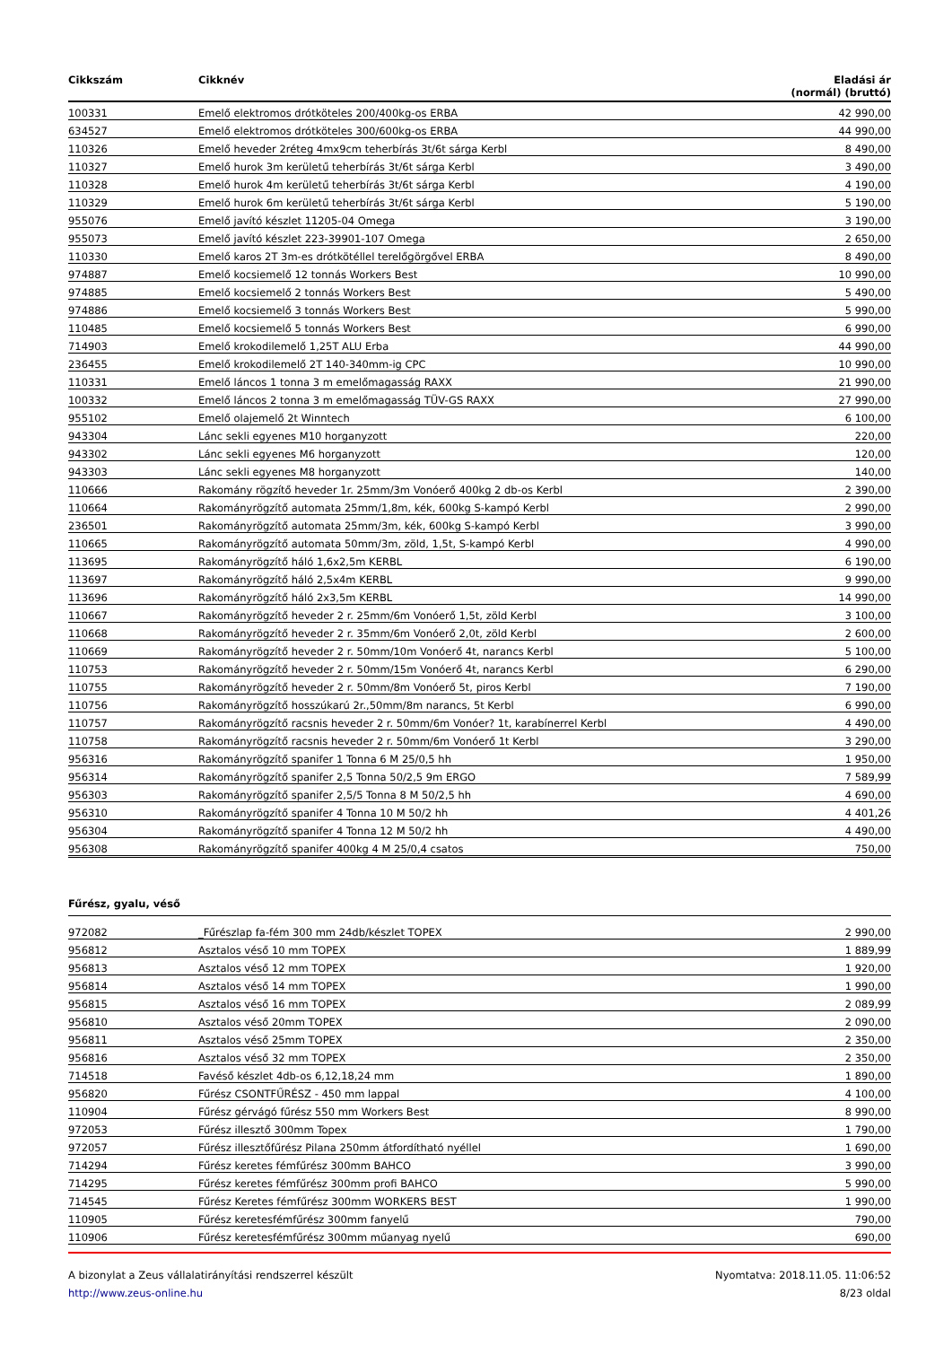| Cikkszám | Cikknév | Eladási ár (normál) (bruttó) |
| --- | --- | --- |
| 100331 | Emelő elektromos drótköteles 200/400kg-os ERBA | 42 990,00 |
| 634527 | Emelő elektromos drótköteles 300/600kg-os ERBA | 44 990,00 |
| 110326 | Emelő heveder 2réteg 4mx9cm teherbírás 3t/6t sárga Kerbl | 8 490,00 |
| 110327 | Emelő hurok 3m kerületű teherbírás 3t/6t sárga Kerbl | 3 490,00 |
| 110328 | Emelő hurok 4m kerületű teherbírás 3t/6t sárga Kerbl | 4 190,00 |
| 110329 | Emelő hurok 6m kerületű teherbírás 3t/6t sárga Kerbl | 5 190,00 |
| 955076 | Emelő javító készlet 11205-04 Omega | 3 190,00 |
| 955073 | Emelő javító készlet 223-39901-107 Omega | 2 650,00 |
| 110330 | Emelő karos 2T 3m-es drótkötéllel terelőgörgővel ERBA | 8 490,00 |
| 974887 | Emelő kocsiemelő 12 tonnás Workers Best | 10 990,00 |
| 974885 | Emelő kocsiemelő 2 tonnás Workers Best | 5 490,00 |
| 974886 | Emelő kocsiemelő 3 tonnás Workers Best | 5 990,00 |
| 110485 | Emelő kocsiemelő 5 tonnás Workers Best | 6 990,00 |
| 714903 | Emelő krokodilemelő 1,25T ALU Erba | 44 990,00 |
| 236455 | Emelő krokodilemelő 2T 140-340mm-ig CPC | 10 990,00 |
| 110331 | Emelő láncos 1 tonna 3 m emelőmagasság RAXX | 21 990,00 |
| 100332 | Emelő láncos 2 tonna 3 m emelőmagasság TÜV-GS RAXX | 27 990,00 |
| 955102 | Emelő olajemelő 2t Winntech | 6 100,00 |
| 943304 | Lánc sekli egyenes M10 horganyzott | 220,00 |
| 943302 | Lánc sekli egyenes M6 horganyzott | 120,00 |
| 943303 | Lánc sekli egyenes M8 horganyzott | 140,00 |
| 110666 | Rakomány rögzítő heveder 1r. 25mm/3m Vonóerő 400kg 2 db-os Kerbl | 2 390,00 |
| 110664 | Rakományrögzítő automata 25mm/1,8m, kék, 600kg S-kampó Kerbl | 2 990,00 |
| 236501 | Rakományrögzítő automata 25mm/3m, kék, 600kg S-kampó Kerbl | 3 990,00 |
| 110665 | Rakományrögzítő automata 50mm/3m, zöld, 1,5t, S-kampó Kerbl | 4 990,00 |
| 113695 | Rakományrögzítő háló 1,6x2,5m KERBL | 6 190,00 |
| 113697 | Rakományrögzítő háló 2,5x4m KERBL | 9 990,00 |
| 113696 | Rakományrögzítő háló 2x3,5m KERBL | 14 990,00 |
| 110667 | Rakományrögzítő heveder 2 r. 25mm/6m Vonóerő 1,5t, zöld Kerbl | 3 100,00 |
| 110668 | Rakományrögzítő heveder 2 r. 35mm/6m Vonóerő 2,0t, zöld Kerbl | 2 600,00 |
| 110669 | Rakományrögzítő heveder 2 r. 50mm/10m Vonóerő 4t, narancs Kerbl | 5 100,00 |
| 110753 | Rakományrögzítő heveder 2 r. 50mm/15m Vonóerő 4t, narancs Kerbl | 6 290,00 |
| 110755 | Rakományrögzítő heveder 2 r. 50mm/8m Vonóerő 5t, piros Kerbl | 7 190,00 |
| 110756 | Rakományrögzítő hosszúkarú 2r.,50mm/8m narancs, 5t Kerbl | 6 990,00 |
| 110757 | Rakományrögzítő racsnis heveder 2 r. 50mm/6m Vonóer? 1t, karabínerrel Kerbl | 4 490,00 |
| 110758 | Rakományrögzítő racsnis heveder 2 r. 50mm/6m Vonóerő 1t Kerbl | 3 290,00 |
| 956316 | Rakományrögzítő spanifer 1 Tonna 6 M 25/0,5 hh | 1 950,00 |
| 956314 | Rakományrögzítő spanifer 2,5 Tonna 50/2,5 9m ERGO | 7 589,99 |
| 956303 | Rakományrögzítő spanifer 2,5/5 Tonna 8 M 50/2,5 hh | 4 690,00 |
| 956310 | Rakományrögzítő spanifer 4 Tonna 10 M 50/2 hh | 4 401,26 |
| 956304 | Rakományrögzítő spanifer 4 Tonna 12 M 50/2 hh | 4 490,00 |
| 956308 | Rakományrögzítő spanifer 400kg 4 M 25/0,4 csatos | 750,00 |
Fűrész, gyalu, véső
| 972082 | _Fűrészlap fa-fém 300 mm 24db/készlet TOPEX | 2 990,00 |
| 956812 | Asztalos véső 10 mm TOPEX | 1 889,99 |
| 956813 | Asztalos véső 12 mm TOPEX | 1 920,00 |
| 956814 | Asztalos véső 14 mm TOPEX | 1 990,00 |
| 956815 | Asztalos véső 16 mm TOPEX | 2 089,99 |
| 956810 | Asztalos véső 20mm TOPEX | 2 090,00 |
| 956811 | Asztalos véső 25mm TOPEX | 2 350,00 |
| 956816 | Asztalos véső 32 mm TOPEX | 2 350,00 |
| 714518 | Favéső készlet 4db-os 6,12,18,24 mm | 1 890,00 |
| 956820 | Fűrész CSONTFŰRÉSZ - 450 mm lappal | 4 100,00 |
| 110904 | Fűrész gérvágó fűrész 550 mm Workers Best | 8 990,00 |
| 972053 | Fűrész illesztő 300mm Topex | 1 790,00 |
| 972057 | Fűrész illesztőfűrész Pilana 250mm átfordítható nyéllel | 1 690,00 |
| 714294 | Fűrész keretes fémfűrész 300mm BAHCO | 3 990,00 |
| 714295 | Fűrész keretes fémfűrész 300mm profi BAHCO | 5 990,00 |
| 714545 | Fűrész Keretes fémfűrész 300mm WORKERS BEST | 1 990,00 |
| 110905 | Fűrész keretesfémfűrész 300mm fanyelű | 790,00 |
| 110906 | Fűrész keretesfémfűrész 300mm műanyag nyelű | 690,00 |
A bizonylat a Zeus vállalatirányítási rendszerrel készült
http://www.zeus-online.hu
Nyomtatva: 2018.11.05. 11:06:52
8/23 oldal